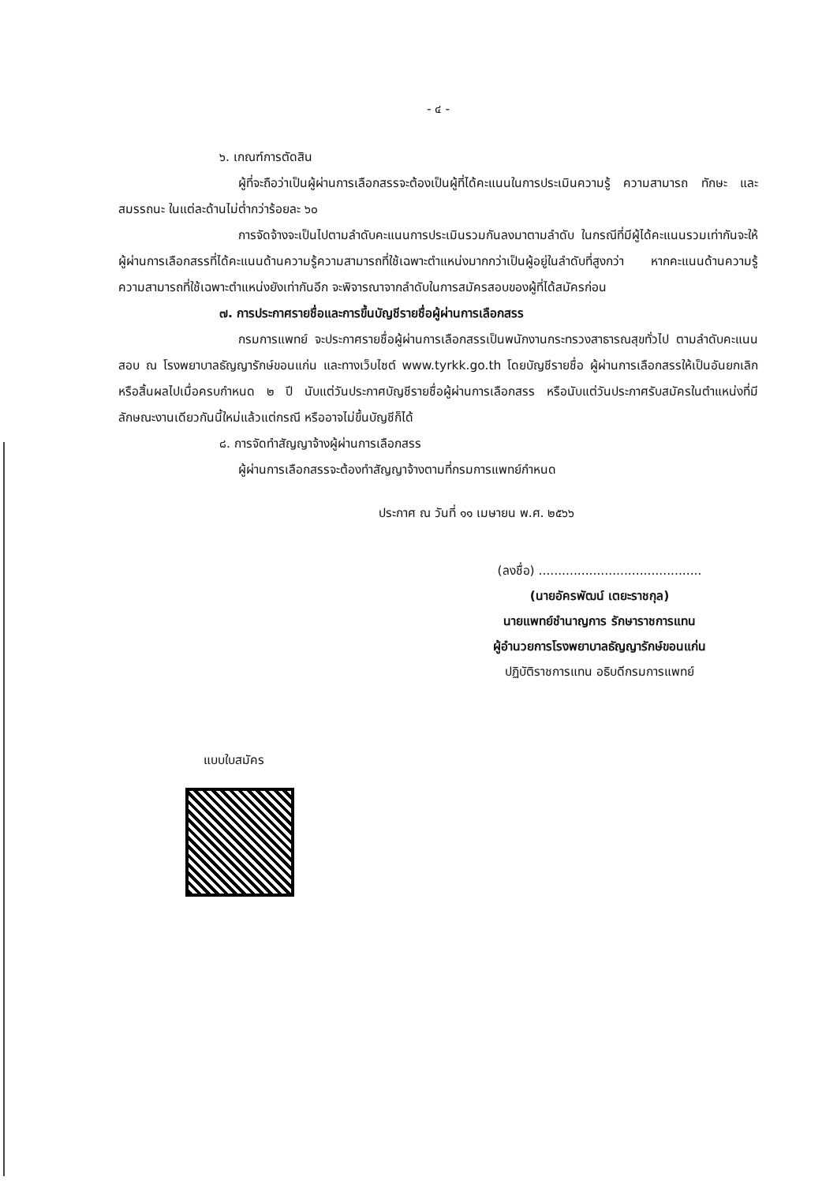- ๔ -
๖. เกณฑ์การตัดสิน
ผู้ที่จะถือว่าเป็นผู้ผ่านการเลือกสรรจะต้องเป็นผู้ที่ได้คะแนนในการประเมินความรู้ ความสามารถ ทักษะ และสมรรถนะ ในแต่ละด้านไม่ต่ำกว่าร้อยละ ๖๐
การจัดจ้างจะเป็นไปตามลำดับคะแนนการประเมินรวมกันลงมาตามลำดับ ในกรณีที่มีผู้ได้คะแนนรวมเท่ากันจะให้ผู้ผ่านการเลือกสรรที่ได้คะแนนด้านความรู้ความสามารถที่ใช้เฉพาะตำแหน่งมากกว่าเป็นผู้อยู่ในลำดับที่สูงกว่า หากคะแนนด้านความรู้ความสามารถที่ใช้เฉพาะตำแหน่งยังเท่ากันอีก จะพิจารณาจากลำดับในการสมัครสอบของผู้ที่ได้สมัครก่อน
๗. การประกาศรายชื่อและการขึ้นบัญชีรายชื่อผู้ผ่านการเลือกสรร
กรมการแพทย์ จะประกาศรายชื่อผู้ผ่านการเลือกสรรเป็นพนักงานกระทรวงสาธารณสุขทั่วไป ตามลำดับคะแนนสอบ ณ โรงพยาบาลธัญญารักษ์ขอนแก่น และทางเว็บไซต์ www.tyrkk.go.th โดยบัญชีรายชื่อ ผู้ผ่านการเลือกสรรให้เป็นอันยกเลิกหรือสิ้นผลไปเมื่อครบกำหนด ๒ ปี นับแต่วันประกาศบัญชีรายชื่อผู้ผ่านการเลือกสรร หรือนับแต่วันประกาศรับสมัครในตำแหน่งที่มีลักษณะงานเดียวกันนี้ใหม่แล้วแต่กรณี หรืออาจไม่ขึ้นบัญชีก็ได้
๘. การจัดทำสัญญาจ้างผู้ผ่านการเลือกสรร
ผู้ผ่านการเลือกสรรจะต้องทำสัญญาจ้างตามที่กรมการแพทย์กำหนด
ประกาศ ณ วันที่ ๑๑ เมษายน พ.ศ. ๒๕๖๖
(ลงชื่อ) ..........................................
(นายอัครพัฒน์ เตยะราชกุล)
นายแพทย์ชำนาญการ รักษาราชการแทน
ผู้อำนวยการโรงพยาบาลธัญญารักษ์ขอนแก่น
ปฏิบัติราชการแทน อธิบดีกรมการแพทย์
แบบใบสมัคร